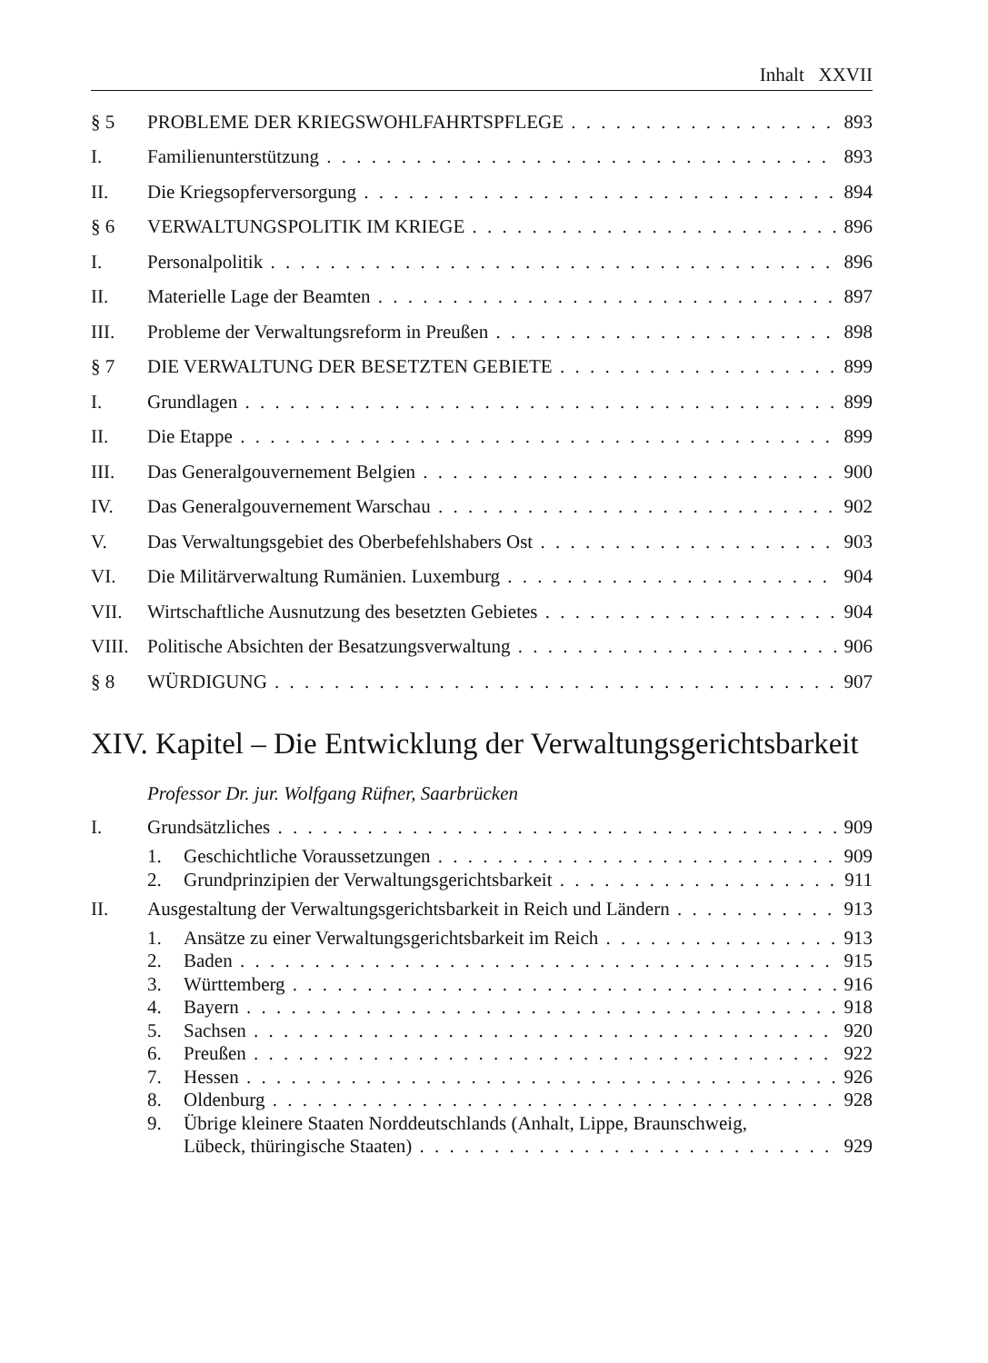Inhalt XXVII
§ 5 PROBLEME DER KRIEGSWOHLFAHRTSPFLEGE 893
I. Familienunterstützung 893
II. Die Kriegsopferversorgung 894
§ 6 VERWALTUNGSPOLITIK IM KRIEGE 896
I. Personalpolitik 896
II. Materielle Lage der Beamten 897
III. Probleme der Verwaltungsreform in Preußen 898
§ 7 DIE VERWALTUNG DER BESETZTEN GEBIETE 899
I. Grundlagen 899
II. Die Etappe 899
III. Das Generalgouvernement Belgien 900
IV. Das Generalgouvernement Warschau 902
V. Das Verwaltungsgebiet des Oberbefehlshabers Ost 903
VI. Die Militärverwaltung Rumänien. Luxemburg 904
VII. Wirtschaftliche Ausnutzung des besetzten Gebietes 904
VIII. Politische Absichten der Besatzungsverwaltung 906
§ 8 WÜRDIGUNG 907
XIV. Kapitel – Die Entwicklung der Verwaltungsgerichtsbarkeit
Professor Dr. jur. Wolfgang Rüfner, Saarbrücken
I. Grundsätzliches 909
1. Geschichtliche Voraussetzungen 909
2. Grundprinzipien der Verwaltungsgerichtsbarkeit 911
II. Ausgestaltung der Verwaltungsgerichtsbarkeit in Reich und Ländern 913
1. Ansätze zu einer Verwaltungsgerichtsbarkeit im Reich 913
2. Baden 915
3. Württemberg 916
4. Bayern 918
5. Sachsen 920
6. Preußen 922
7. Hessen 926
8. Oldenburg 928
9. Übrige kleinere Staaten Norddeutschlands (Anhalt, Lippe, Braunschweig,
Lübeck, thüringische Staaten) 929